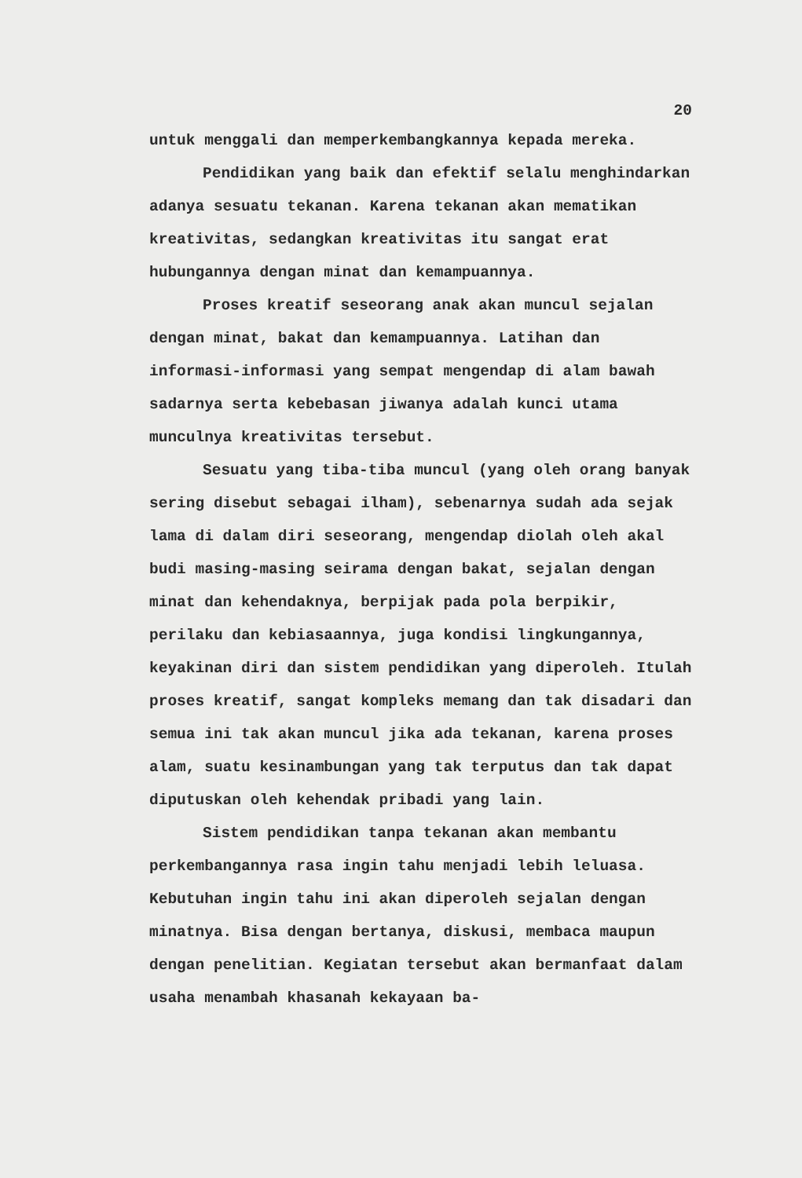20
untuk menggali dan memperkembangkannya kepada mereka.
Pendidikan yang baik dan efektif selalu menghindarkan adanya sesuatu tekanan. Karena tekanan akan mematikan kreativitas, sedangkan kreativitas itu sangat erat hubungannya dengan minat dan kemampuannya.
Proses kreatif seseorang anak akan muncul sejalan dengan minat, bakat dan kemampuannya. Latihan dan informasi-informasi yang sempat mengendap di alam bawah sadarnya serta kebebasan jiwanya adalah kunci utama munculnya kreativitas tersebut.
Sesuatu yang tiba-tiba muncul (yang oleh orang banyak sering disebut sebagai ilham), sebenarnya sudah ada sejak lama di dalam diri seseorang, mengendap diolah oleh akal budi masing-masing seirama dengan bakat, sejalan dengan minat dan kehendaknya, berpijak pada pola berpikir, perilaku dan kebiasaannya, juga kondisi lingkungannya, keyakinan diri dan sistem pendidikan yang diperoleh. Itulah proses kreatif, sangat kompleks memang dan tak disadari dan semua ini tak akan muncul jika ada tekanan, karena proses alam, suatu kesinambungan yang tak terputus dan tak dapat diputuskan oleh kehendak pribadi yang lain.
Sistem pendidikan tanpa tekanan akan membantu perkembangannya rasa ingin tahu menjadi lebih leluasa. Kebutuhan ingin tahu ini akan diperoleh sejalan dengan minatnya. Bisa dengan bertanya, diskusi, membaca maupun dengan penelitian. Kegiatan tersebut akan bermanfaat dalam usaha menambah khasanah kekayaan ba-